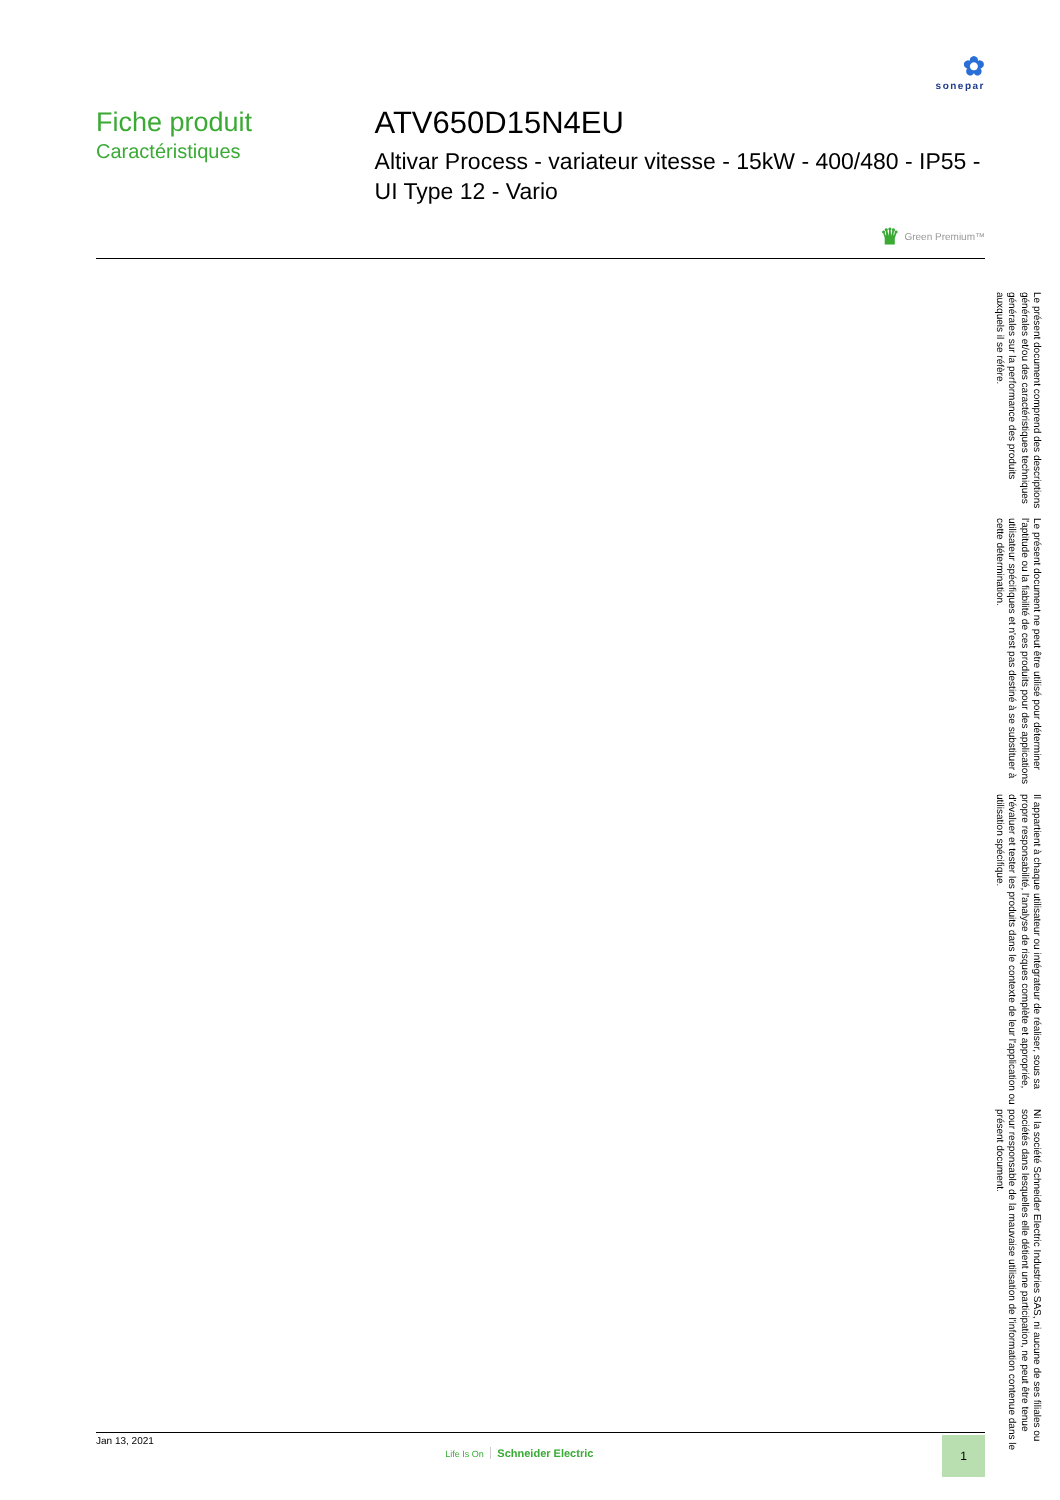✿
sonepar
Fiche produit
Caractéristiques
ATV650D15N4EU
Altivar Process - variateur vitesse - 15kW - 400/480 - IP55 - UI Type 12 - Vario
♛ Green Premium™
Jan 13, 2021
Life Is On Schneider Electric
1
Le présent document comprend des descriptions générales et/ou des caractéristiques techniques générales sur la performance des produits auxquels il se réfère.
Le présent document ne peut être utilisé pour déterminer l'aptitude ou la fiabilité de ces produits pour des applications utilisateur spécifiques et n'est pas destiné à se substituer à cette détermination.
Il appartient à chaque utilisateur ou intégrateur de réaliser, sous sa propre responsabilité, l'analyse de risques complète et appropriée, d'évaluer et tester les produits dans le contexte de leur l'application ou utilisation spécifique.
Ni la société Schneider Electric Industries SAS, ni aucune de ses filiales ou sociétés dans lesquelles elle détient une participation, ne peut être tenue pour responsable de la mauvaise utilisation de l'information contenue dans le présent document.